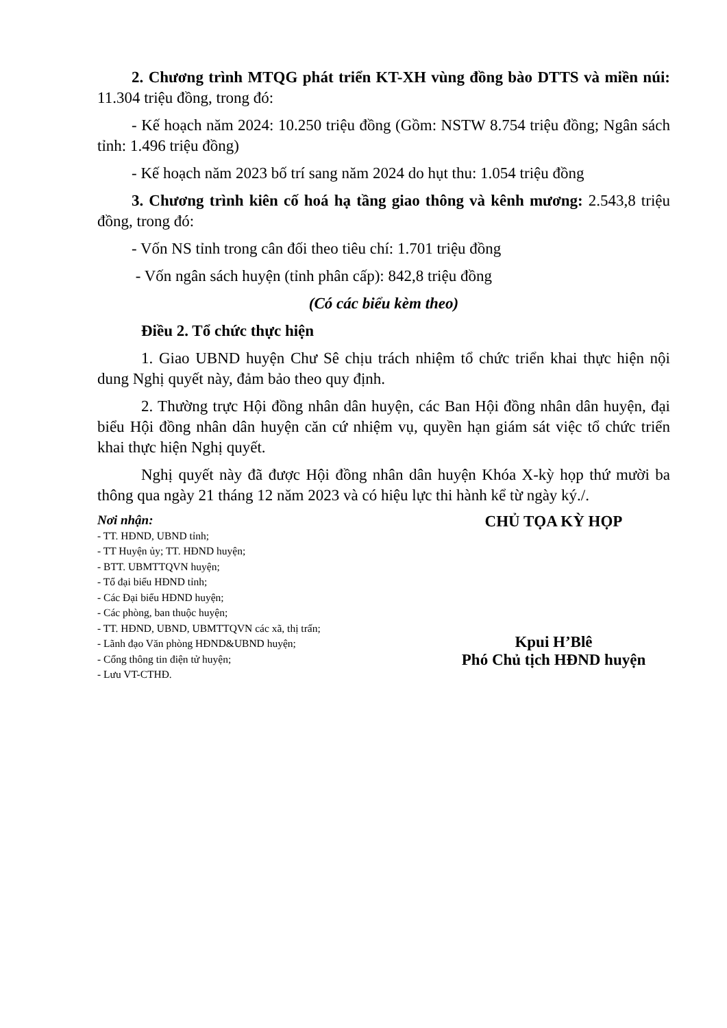2. Chương trình MTQG phát triển KT-XH vùng đồng bào DTTS và miền núi: 11.304 triệu đồng, trong đó:
- Kế hoạch năm 2024: 10.250 triệu đồng (Gồm: NSTW 8.754 triệu đồng; Ngân sách tỉnh: 1.496 triệu đồng)
- Kế hoạch năm 2023 bố trí sang năm 2024 do hụt thu: 1.054 triệu đồng
3. Chương trình kiên cố hoá hạ tầng giao thông và kênh mương: 2.543,8 triệu đồng, trong đó:
- Vốn NS tỉnh trong cân đối theo tiêu chí: 1.701 triệu đồng
- Vốn ngân sách huyện (tỉnh phân cấp): 842,8 triệu đồng
(Có các biểu kèm theo)
Điều 2. Tổ chức thực hiện
1. Giao UBND huyện Chư Sê chịu trách nhiệm tổ chức triển khai thực hiện nội dung Nghị quyết này, đảm bảo theo quy định.
2. Thường trực Hội đồng nhân dân huyện, các Ban Hội đồng nhân dân huyện, đại biểu Hội đồng nhân dân huyện căn cứ nhiệm vụ, quyền hạn giám sát việc tổ chức triển khai thực hiện Nghị quyết.
Nghị quyết này đã được Hội đồng nhân dân huyện Khóa X-kỳ họp thứ mười ba thông qua ngày 21 tháng 12 năm 2023 và có hiệu lực thi hành kể từ ngày ký./.
Nơi nhận:
- TT. HĐND, UBND tỉnh;
- TT Huyện ủy; TT. HĐND huyện;
- BTT. UBMTTQVN huyện;
- Tổ đại biểu HĐND tỉnh;
- Các Đại biểu HĐND huyện;
- Các phòng, ban thuộc huyện;
- TT. HĐND, UBND, UBMTTQVN các xã, thị trấn;
- Lãnh đạo Văn phòng HĐND&UBND huyện;
- Cổng thông tin điện tử huyện;
- Lưu VT-CTHĐ.
CHỦ TỌA KỲ HỌP
Kpui H’Blê
Phó Chủ tịch HĐND huyện